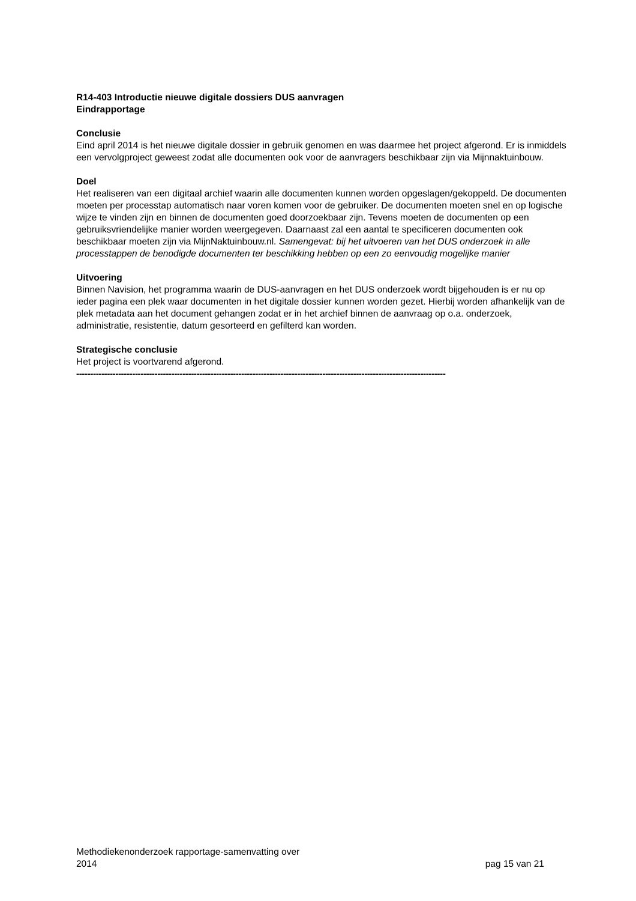R14-403 Introductie nieuwe digitale dossiers DUS aanvragen
Eindrapportage
Conclusie
Eind april 2014 is het nieuwe digitale dossier in gebruik genomen en was daarmee het project afgerond. Er is inmiddels een vervolgproject geweest zodat alle documenten ook voor de aanvragers beschikbaar zijn via Mijnnaktuinbouw.
Doel
Het realiseren van een digitaal archief waarin alle documenten kunnen worden opgeslagen/gekoppeld. De documenten moeten per processtap automatisch naar voren komen voor de gebruiker. De documenten moeten snel en op logische wijze te vinden zijn en binnen de documenten goed doorzoekbaar zijn. Tevens moeten de documenten op een gebruiksvriendelijke manier worden weergegeven. Daarnaast zal een aantal te specificeren documenten ook beschikbaar moeten zijn via MijnNaktuinbouw.nl. Samengevat: bij het uitvoeren van het DUS onderzoek in alle processtappen de benodigde documenten ter beschikking hebben op een zo eenvoudig mogelijke manier
Uitvoering
Binnen Navision, het programma waarin de DUS-aanvragen en het DUS onderzoek wordt bijgehouden is er nu op ieder pagina een plek waar documenten in het digitale dossier kunnen worden gezet. Hierbij worden afhankelijk van de plek metadata aan het document gehangen zodat er in het archief binnen de aanvraag op o.a. onderzoek, administratie, resistentie, datum gesorteerd en gefilterd kan worden.
Strategische conclusie
Het project is voortvarend afgerond.
------------------------------------------------------------------------------------------------------------------------------------
Methodiekenonderzoek rapportage-samenvatting over
2014
pag 15 van 21